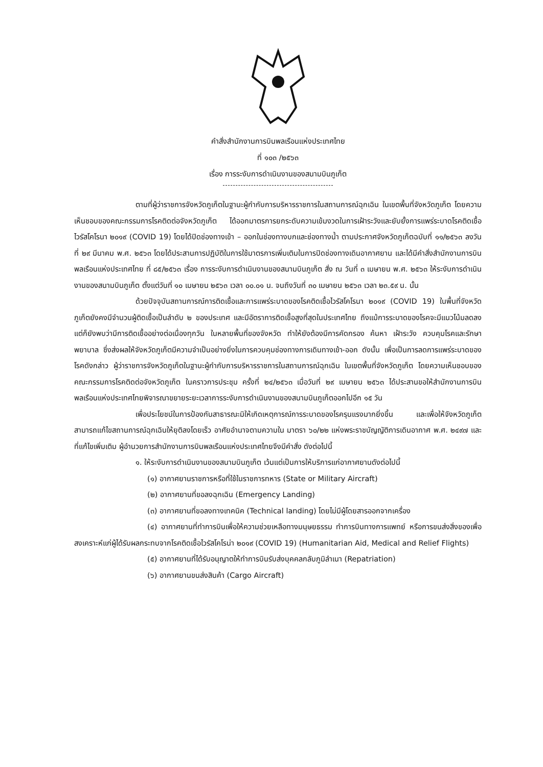คำสั่งสำนักงานการบินพลเรือนแห่งประเทศไทย
ที่ ๑๐๓ /๒๕๖๓
เรื่อง การระงับการดำเนินงานของสนามบินภูเก็ต
ตามที่ผู้ว่าราชการจังหวัดภูเก็ตในฐานะผู้กำกับการบริหารราชการในสถานการณ์ฉุกเฉิน ในเขตพื้นที่จังหวัดภูเก็ต โดยความเห็นชอบของคณะกรรมการโรคติดต่อจังหวัดภูเก็ต ได้ออกมาตรการยกระดับความเข้มงวดในการเฝ้าระวังและยับยั้งการแพร่ระบาดโรคติดเชื้อไวรัสโคโรนา ๒๐๑๙ (COVID 19) โดยได้ปิดช่องทางเข้า – ออกในช่องทางบกและช่องทางน้ำ ตามประกาศจังหวัดภูเก็ตฉบับที่ ๑๑/๒๕๖๓ ลงวันที่ ๒๙ มีนาคม พ.ศ. ๒๕๖๓ โดยได้ประสานการปฏิบัติในการใช้มาตรการเพิ่มเติมในการปิดช่องทางเดินอากาศยาน และได้มีคำสั่งสำนักงานการบินพลเรือนแห่งประเทศไทย ที่ ๘๕/๒๕๖๓ เรื่อง การระงับการดำเนินงานของสนามบินภูเก็ต สั่ง ณ วันที่ ๓ เมษายน พ.ศ. ๒๕๖๓ ให้ระงับการดำเนินงานของสนามบินภูเก็ต ตั้งแต่วันที่ ๑๐ เมษายน ๒๕๖๓ เวลา ๐๐.๐๑ น. จนถึงวันที่ ๓๐ เมษายน ๒๕๖๓ เวลา ๒๓.๕๙ น. นั้น
ด้วยปัจจุบันสถานการณ์การติดเชื้อและการแพร่ระบาดของโรคติดเชื้อไวรัสโคโรนา ๒๐๑๙ (COVID 19) ในพื้นที่จังหวัดภูเก็ตยังคงมีจำนวนผู้ติดเชื้อเป็นลำดับ ๒ ของประเทศ และมีอัตราการติดเชื้อสูงที่สุดในประเทศไทย ถึงแม้การระบาดของโรคจะมีแนวโน้มลดลง แต่ก็ยังพบว่ามีการติดเชื้ออย่างต่อเนื่องทุกวัน ในหลายพื้นที่ของจังหวัด ทำให้ยังต้องมีการคัดกรอง ค้นหา เฝ้าระวัง ควบคุมโรคและรักษาพยาบาล ซึ่งส่งผลให้จังหวัดภูเก็ตมีความจำเป็นอย่างยิ่งในการควบคุมช่องทางการเดินทางเข้า-ออก ดังนั้น เพื่อเป็นการลดการแพร่ระบาดของโรคดังกล่าว ผู้ว่าราชการจังหวัดภูเก็ตในฐานะผู้กำกับการบริหารราชการในสถานการณ์ฉุกเฉิน ในเขตพื้นที่จังหวัดภูเก็ต โดยความเห็นชอบของคณะกรรมการโรคติดต่อจังหวัดภูเก็ต ในคราวการประชุม ครั้งที่ ๒๔/๒๕๖๓ เมื่อวันที่ ๒๙ เมษายน ๒๕๖๓ ได้ประสานขอให้สำนักงานการบินพลเรือนแห่งประเทศไทยพิจารณาขยายระยะเวลาการระงับการดำเนินงานของสนามบินภูเก็ตออกไปอีก ๑๕ วัน
เพื่อประโยชน์ในการป้องกันสาธารณะมิให้เกิดเหตุการณ์การระบาดของโรครุนแรงมากยิ่งขึ้น และเพื่อให้จังหวัดภูเก็ตสามารถแก้ไขสถานการณ์ฉุกเฉินให้ยุติลงโดยเร็ว อาศัยอำนาจตามความใน มาตรา ๖๐/๒๒ แห่งพระราชบัญญัติการเดินอากาศ พ.ศ. ๒๔๙๗ และที่แก้ไขเพิ่มเติม ผู้อำนวยการสำนักงานการบินพลเรือนแห่งประเทศไทยจึงมีคำสั่ง ดังต่อไปนี้
๑. ให้ระงับการดำเนินงานของสนามบินภูเก็ต เว้นแต่เป็นการให้บริการแก่อากาศยานดังต่อไปนี้
(๑) อากาศยานราชการหรือที่ใช้ในราชการทหาร (State or Military Aircraft)
(๒) อากาศยานที่ขอลงฉุกเฉิน (Emergency Landing)
(๓) อากาศยานที่ขอลงทางเทคนิค (Technical landing) โดยไม่มีผู้โดยสารออกจากเครื่อง
(๔) อากาศยานที่ทำการบินเพื่อให้ความช่วยเหลือทางมนุษยธรรม ทำการบินทางการแพทย์ หรือการขนส่งสิ่งของเพื่อสงเคราะห์แก่ผู้ได้รับผลกระทบจากโรคติดเชื้อไวรัสโคโรน่า ๒๐๑๙ (COVID 19) (Humanitarian Aid, Medical and Relief Flights)
(๕) อากาศยานที่ได้รับอนุญาตให้ทำการบินรับส่งบุคคลกลับภูมิลำเนา (Repatriation)
(๖) อากาศยานขนส่งสินค้า (Cargo Aircraft)